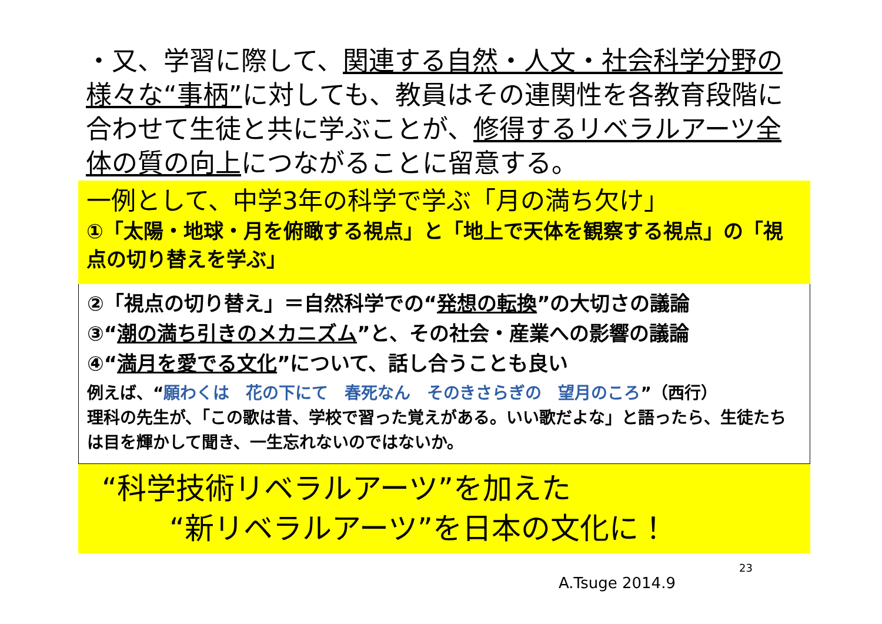・又、学習に際して、関連する自然・人文・社会科学分野の様々な“事柄”に対しても、教員はその連関性を各教育段階に合わせて生徒と共に学ぶことが、修得するリベラルアーツ全体の質の向上につながることに留意する。
一例として、中学3年の科学で学ぶ「月の満ち欠け」
①「太陽・地球・月を俯瞰する視点」と「地上で天体を観察する視点」の「視点の切り替えを学ぶ」
②「視点の切り替え」＝自然科学での“発想の転換”の大切さの議論
③“潮の満ち引きのメカニズム”と、その社会・産業への影響の議論
④“満月を愛でる文化”について、話し合うことも良い
例えば、“願わくは　花の下にて　春死なん　そのきさらぎの　望月のころ”（西行）
理科の先生が、「この歌は昔、学校で習った覚えがある。いい歌だよな」と語ったら、生徒たちは目を輝かして聞き、一生忘れないのではないか。
“科学技術リベラルアーツ”を加えた
“新リベラルアーツ”を日本の文化に！
23
A.Tsuge 2014.9